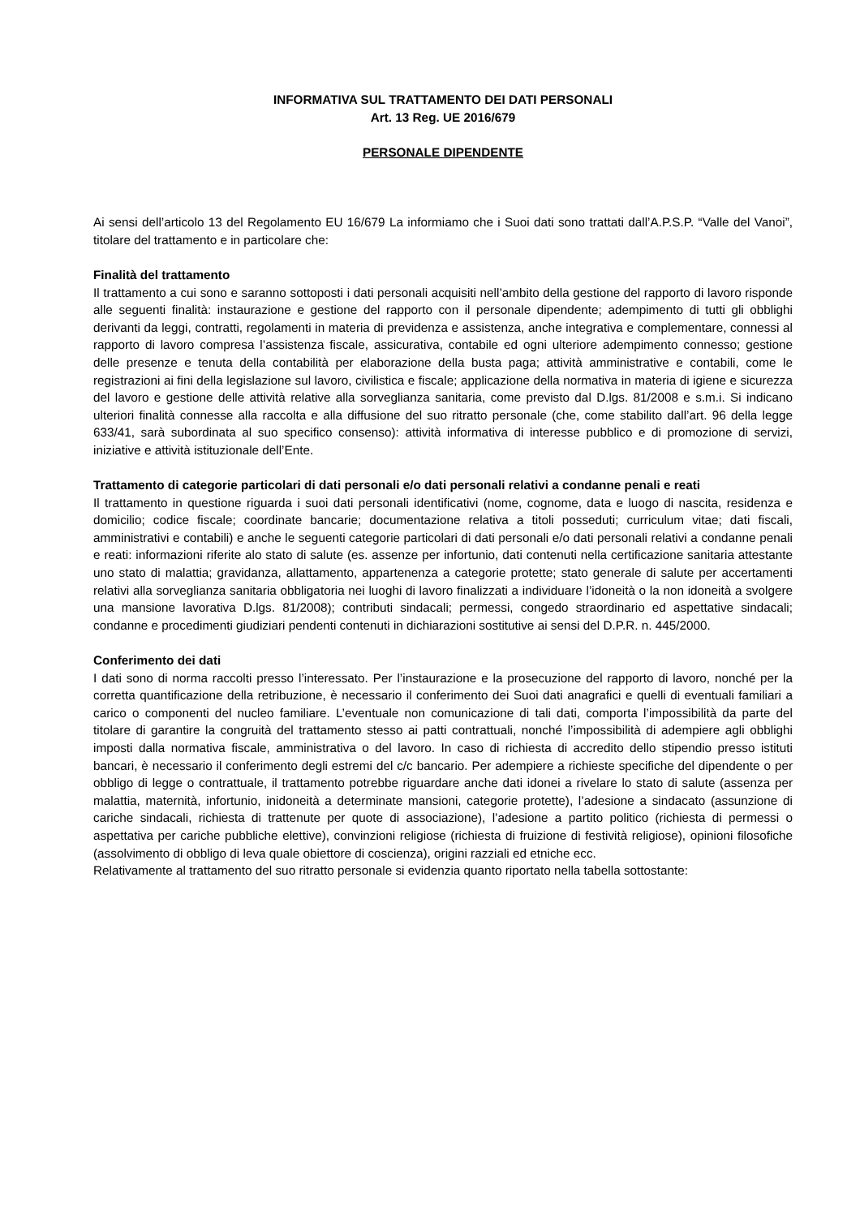INFORMATIVA SUL TRATTAMENTO DEI DATI PERSONALI
Art. 13 Reg. UE 2016/679
PERSONALE DIPENDENTE
Ai sensi dell’articolo 13 del Regolamento EU 16/679 La informiamo che i Suoi dati sono trattati dall’A.P.S.P. “Valle del Vanoi”, titolare del trattamento e in particolare che:
Finalità del trattamento
Il trattamento a cui sono e saranno sottoposti i dati personali acquisiti nell’ambito della gestione del rapporto di lavoro risponde alle seguenti finalità: instaurazione e gestione del rapporto con il personale dipendente; adempimento di tutti gli obblighi derivanti da leggi, contratti, regolamenti in materia di previdenza e assistenza, anche integrativa e complementare, connessi al rapporto di lavoro compresa l’assistenza fiscale, assicurativa, contabile ed ogni ulteriore adempimento connesso; gestione delle presenze e tenuta della contabilità per elaborazione della busta paga; attività amministrative e contabili, come le registrazioni ai fini della legislazione sul lavoro, civilistica e fiscale; applicazione della normativa in materia di igiene e sicurezza del lavoro e gestione delle attività relative alla sorveglianza sanitaria, come previsto dal D.lgs. 81/2008 e s.m.i. Si indicano ulteriori finalità connesse alla raccolta e alla diffusione del suo ritratto personale (che, come stabilito dall’art. 96 della legge 633/41, sarà subordinata al suo specifico consenso): attività informativa di interesse pubblico e di promozione di servizi, iniziative e attività istituzionale dell’Ente.
Trattamento di categorie particolari di dati personali e/o dati personali relativi a condanne penali e reati
Il trattamento in questione riguarda i suoi dati personali identificativi (nome, cognome, data e luogo di nascita, residenza e domicilio; codice fiscale; coordinate bancarie; documentazione relativa a titoli posseduti; curriculum vitae; dati fiscali, amministrativi e contabili) e anche le seguenti categorie particolari di dati personali e/o dati personali relativi a condanne penali e reati: informazioni riferite alo stato di salute (es. assenze per infortunio, dati contenuti nella certificazione sanitaria attestante uno stato di malattia; gravidanza, allattamento, appartenenza a categorie protette; stato generale di salute per accertamenti relativi alla sorveglianza sanitaria obbligatoria nei luoghi di lavoro finalizzati a individuare l’idoneità o la non idoneità a svolgere una mansione lavorativa D.lgs. 81/2008); contributi sindacali; permessi, congedo straordinario ed aspettative sindacali; condanne e procedimenti giudiziari pendenti contenuti in dichiarazioni sostitutive ai sensi del D.P.R. n. 445/2000.
Conferimento dei dati
I dati sono di norma raccolti presso l’interessato. Per l’instaurazione e la prosecuzione del rapporto di lavoro, nonché per la corretta quantificazione della retribuzione, è necessario il conferimento dei Suoi dati anagrafici e quelli di eventuali familiari a carico o componenti del nucleo familiare. L’eventuale non comunicazione di tali dati, comporta l’impossibilità da parte del titolare di garantire la congruità del trattamento stesso ai patti contrattuali, nonché l’impossibilità di adempiere agli obblighi imposti dalla normativa fiscale, amministrativa o del lavoro. In caso di richiesta di accredito dello stipendio presso istituti bancari, è necessario il conferimento degli estremi del c/c bancario. Per adempiere a richieste specifiche del dipendente o per obbligo di legge o contrattuale, il trattamento potrebbe riguardare anche dati idonei a rivelare lo stato di salute (assenza per malattia, maternità, infortunio, inidoneità a determinate mansioni, categorie protette), l’adesione a sindacato (assunzione di cariche sindacali, richiesta di trattenute per quote di associazione), l’adesione a partito politico (richiesta di permessi o aspettativa per cariche pubbliche elettive), convinzioni religiose (richiesta di fruizione di festività religiose), opinioni filosofiche (assolvimento di obbligo di leva quale obiettore di coscienza), origini razziali ed etniche ecc.
Relativamente al trattamento del suo ritratto personale si evidenzia quanto riportato nella tabella sottostante: